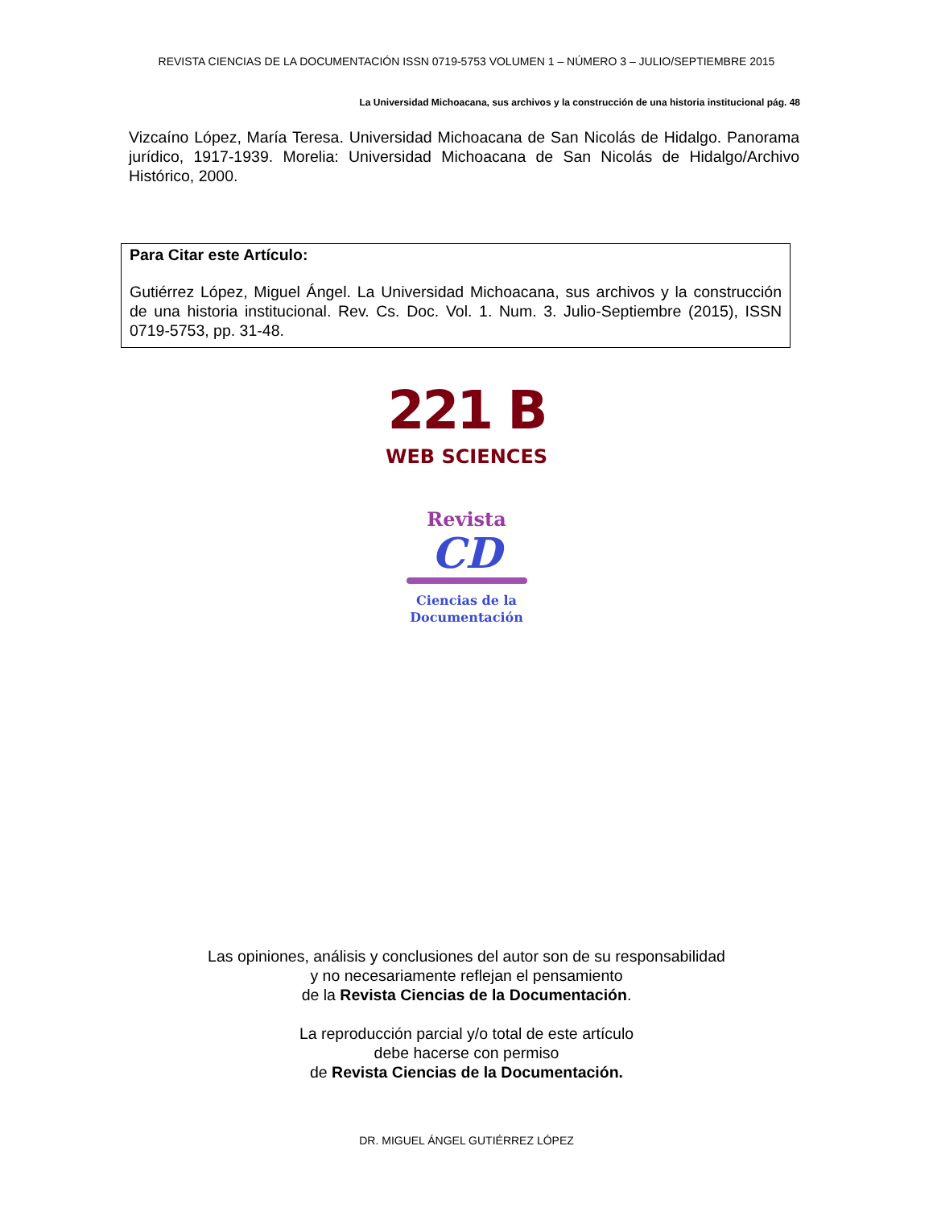REVISTA CIENCIAS DE LA DOCUMENTACIÓN ISSN 0719-5753 VOLUMEN 1 – NÚMERO 3 – JULIO/SEPTIEMBRE 2015
La Universidad Michoacana, sus archivos y la construcción de una historia institucional pág. 48
Vizcaíno López, María Teresa. Universidad Michoacana de San Nicolás de Hidalgo. Panorama jurídico, 1917-1939. Morelia: Universidad Michoacana de San Nicolás de Hidalgo/Archivo Histórico, 2000.
Para Citar este Artículo:
Gutiérrez López, Miguel Ángel. La Universidad Michoacana, sus archivos y la construcción de una historia institucional. Rev. Cs. Doc. Vol. 1. Num. 3. Julio-Septiembre (2015), ISSN 0719-5753, pp. 31-48.
221 B
WEB SCIENCES
Revista
CD
Ciencias de la
Documentación
Las opiniones, análisis y conclusiones del autor son de su responsabilidad
y no necesariamente reflejan el pensamiento
de la Revista Ciencias de la Documentación.
La reproducción parcial y/o total de este artículo
debe hacerse con permiso
de Revista Ciencias de la Documentación.
DR. MIGUEL ÁNGEL GUTIÉRREZ LÓPEZ